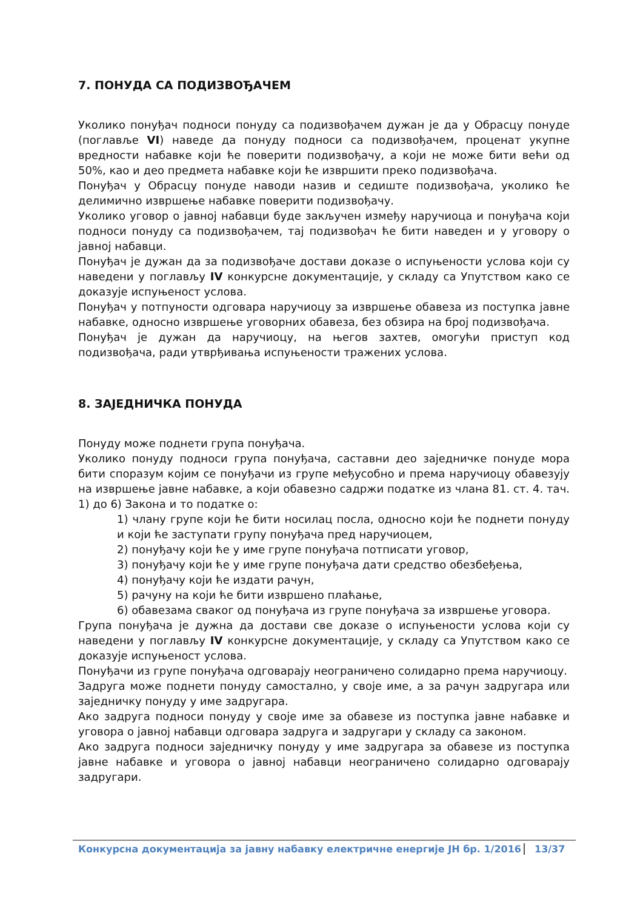7. ПОНУДА СА ПОДИЗВОЂАЧЕМ
Уколико понуђач подноси понуду са подизвођачем дужан је да у Обрасцу понуде (поглавље VI) наведе да понуду подноси са подизвођачем, проценат укупне вредности набавке који ће поверити подизвођачу, а који не може бити већи од 50%, као и део предмета набавке који ће извршити преко подизвођача.
Понуђач у Обрасцу понуде наводи назив и седиште подизвођача, уколико ће делимично извршење набавке поверити подизвођачу.
Уколико уговор о јавној набавци буде закључен између наручиоца и понуђача који подноси понуду са подизвођачем, тај подизвођач ће бити наведен и у уговору о јавној набавци.
Понуђач је дужан да за подизвођаче достави доказе о испуњености услова који су наведени у поглављу IV конкурсне документације, у складу са Упутством како се доказује испуњеност услова.
Понуђач у потпуности одговара наручиоцу за извршење обавеза из поступка јавне набавке, односно извршење уговорних обавеза, без обзира на број подизвођача.
Понуђач је дужан да наручиоцу, на његов захтев, омогући приступ код подизвођача, ради утврђивања испуњености тражених услова.
8. ЗАЈЕДНИЧКА ПОНУДА
Понуду може поднети група понуђача.
Уколико понуду подноси група понуђача, саставни део заједничке понуде мора бити споразум којим се понуђачи из групе међусобно и према наручиоцу обавезују на извршење јавне набавке, а који обавезно садржи податке из члана 81. ст. 4. тач. 1) до 6) Закона и то податке о:
1) члану групе који ће бити носилац посла, односно који ће поднети понуду и који ће заступати групу понуђача пред наручиоцем,
2) понуђачу који ће у име групе понуђача потписати уговор,
3) понуђачу који ће у име групе понуђача дати средство обезбеђења,
4) понуђачу који ће издати рачун,
5) рачуну на који ће бити извршено плаћање,
6) обавезама сваког од понуђача из групе понуђача за извршење уговора.
Група понуђача је дужна да достави све доказе о испуњености услова који су наведени у поглављу IV конкурсне документације, у складу са Упутством како се доказује испуњеност услова.
Понуђачи из групе понуђача одговарају неограничено солидарно према наручиоцу.
Задруга може поднети понуду самостално, у своје име, а за рачун задругара или заједничку понуду у име задругара.
Ако задруга подноси понуду у своје име за обавезе из поступка јавне набавке и уговора о јавној набавци одговара задруга и задругари у складу са законом.
Ако задруга подноси заједничку понуду у име задругара за обавезе из поступка јавне набавке и уговора о јавној набавци неограничено солидарно одговарају задругари.
Конкурсна документација за јавну набавку електричне енергије ЈН бр. 1/2016 13/37